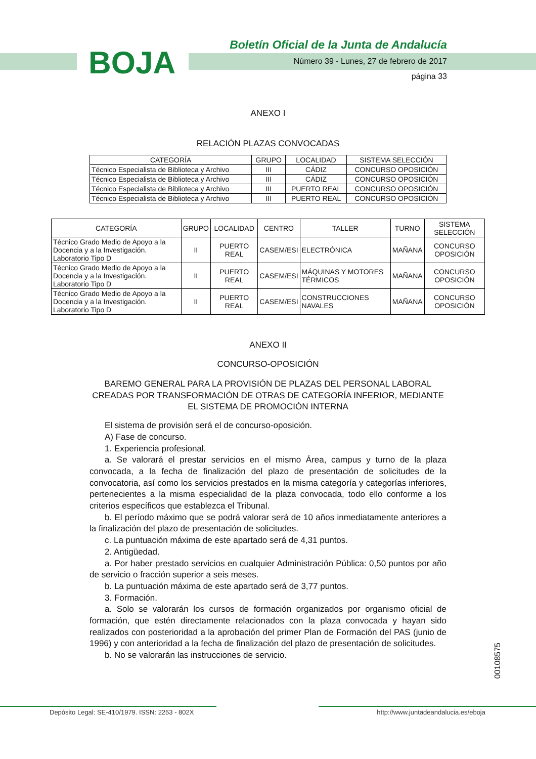BOJA
Boletín Oficial de la Junta de Andalucía
Número 39 - Lunes, 27 de febrero de 2017
página 33
ANEXO I
RELACIÓN PLAZAS CONVOCADAS
| CATEGORÍA | GRUPO | LOCALIDAD | SISTEMA SELECCIÓN |
| --- | --- | --- | --- |
| Técnico Especialista de Biblioteca y Archivo | III | CÁDIZ | CONCURSO OPOSICIÓN |
| Técnico Especialista de Biblioteca y Archivo | III | CÁDIZ | CONCURSO OPOSICIÓN |
| Técnico Especialista de Biblioteca y Archivo | III | PUERTO REAL | CONCURSO OPOSICIÓN |
| Técnico Especialista de Biblioteca y Archivo | III | PUERTO REAL | CONCURSO OPOSICIÓN |
| CATEGORÍA | GRUPO | LOCALIDAD | CENTRO | TALLER | TURNO | SISTEMA SELECCIÓN |
| --- | --- | --- | --- | --- | --- | --- |
| Técnico Grado Medio de Apoyo a la Docencia y a la Investigación. Laboratorio Tipo D | II | PUERTO REAL | CASEM/ESI | ELECTRÓNICA | MAÑANA | CONCURSO OPOSICIÓN |
| Técnico Grado Medio de Apoyo a la Docencia y a la Investigación. Laboratorio Tipo D | II | PUERTO REAL | CASEM/ESI | MÁQUINAS Y MOTORES TÉRMICOS | MAÑANA | CONCURSO OPOSICIÓN |
| Técnico Grado Medio de Apoyo a la Docencia y a la Investigación. Laboratorio Tipo D | II | PUERTO REAL | CASEM/ESI | CONSTRUCCIONES NAVALES | MAÑANA | CONCURSO OPOSICIÓN |
ANEXO II
CONCURSO-OPOSICIÓN
BAREMO GENERAL PARA LA PROVISIÓN DE PLAZAS DEL PERSONAL LABORAL CREADAS POR TRANSFORMACIÓN DE OTRAS DE CATEGORÍA INFERIOR, MEDIANTE EL SISTEMA DE PROMOCIÓN INTERNA
El sistema de provisión será el de concurso-oposición.
A) Fase de concurso.
1. Experiencia profesional.
a. Se valorará el prestar servicios en el mismo Área, campus y turno de la plaza convocada, a la fecha de finalización del plazo de presentación de solicitudes de la convocatoria, así como los servicios prestados en la misma categoría y categorías inferiores, pertenecientes a la misma especialidad de la plaza convocada, todo ello conforme a los criterios específicos que establezca el Tribunal.
b. El período máximo que se podrá valorar será de 10 años inmediatamente anteriores a la finalización del plazo de presentación de solicitudes.
c. La puntuación máxima de este apartado será de 4,31 puntos.
2. Antigüedad.
a. Por haber prestado servicios en cualquier Administración Pública: 0,50 puntos por año de servicio o fracción superior a seis meses.
b. La puntuación máxima de este apartado será de 3,77 puntos.
3. Formación.
a. Solo se valorarán los cursos de formación organizados por organismo oficial de formación, que estén directamente relacionados con la plaza convocada y hayan sido realizados con posterioridad a la aprobación del primer Plan de Formación del PAS (junio de 1996) y con anterioridad a la fecha de finalización del plazo de presentación de solicitudes.
b. No se valorarán las instrucciones de servicio.
00108575
Depósito Legal: SE-410/1979. ISSN: 2253 - 802X http://www.juntadeandalucia.es/eboja